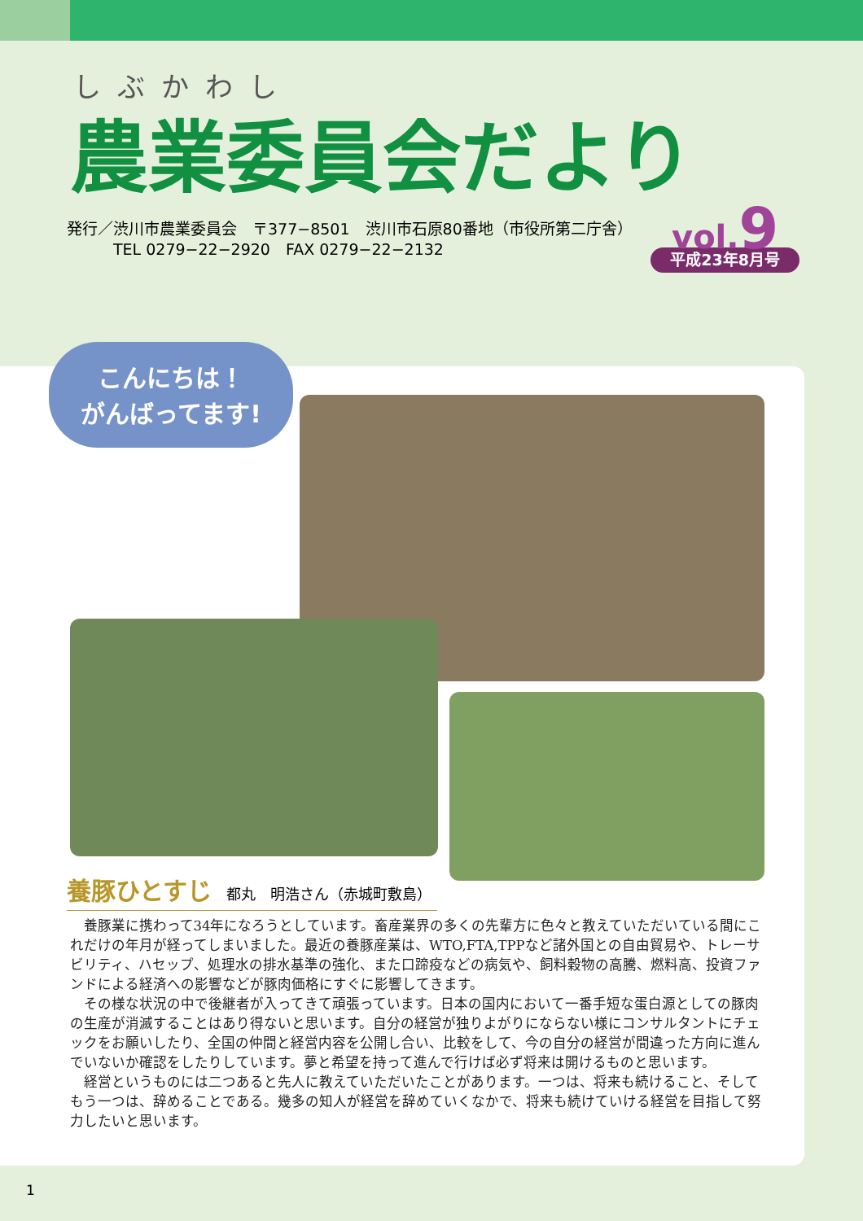しぶかわし
農業委員会だより
発行／渋川市農業委員会　〒377−8501　渋川市石原80番地（市役所第二庁舎）
　　　TEL 0279−22−2920　FAX 0279−22−2132
vol.9
平成23年8月号
こんにちは！
がんばってます!
養豚ひとすじ　都丸　明浩さん（赤城町敷島）
養豚業に携わって34年になろうとしています。畜産業界の多くの先輩方に色々と教えていただいている間にこれだけの年月が経ってしまいました。最近の養豚産業は、WTO,FTA,TPPなど諸外国との自由貿易や、トレーサビリティ、ハセップ、処理水の排水基準の強化、また口蹄疫などの病気や、飼料穀物の高騰、燃料高、投資ファンドによる経済への影響などが豚肉価格にすぐに影響してきます。
その様な状況の中で後継者が入ってきて頑張っています。日本の国内において一番手短な蛋白源としての豚肉の生産が消滅することはあり得ないと思います。自分の経営が独りよがりにならない様にコンサルタントにチェックをお願いしたり、全国の仲間と経営内容を公開し合い、比較をして、今の自分の経営が間違った方向に進んでいないか確認をしたりしています。夢と希望を持って進んで行けば必ず将来は開けるものと思います。
経営というものには二つあると先人に教えていただいたことがあります。一つは、将来も続けること、そしてもう一つは、辞めることである。幾多の知人が経営を辞めていくなかで、将来も続けていける経営を目指して努力したいと思います。
1